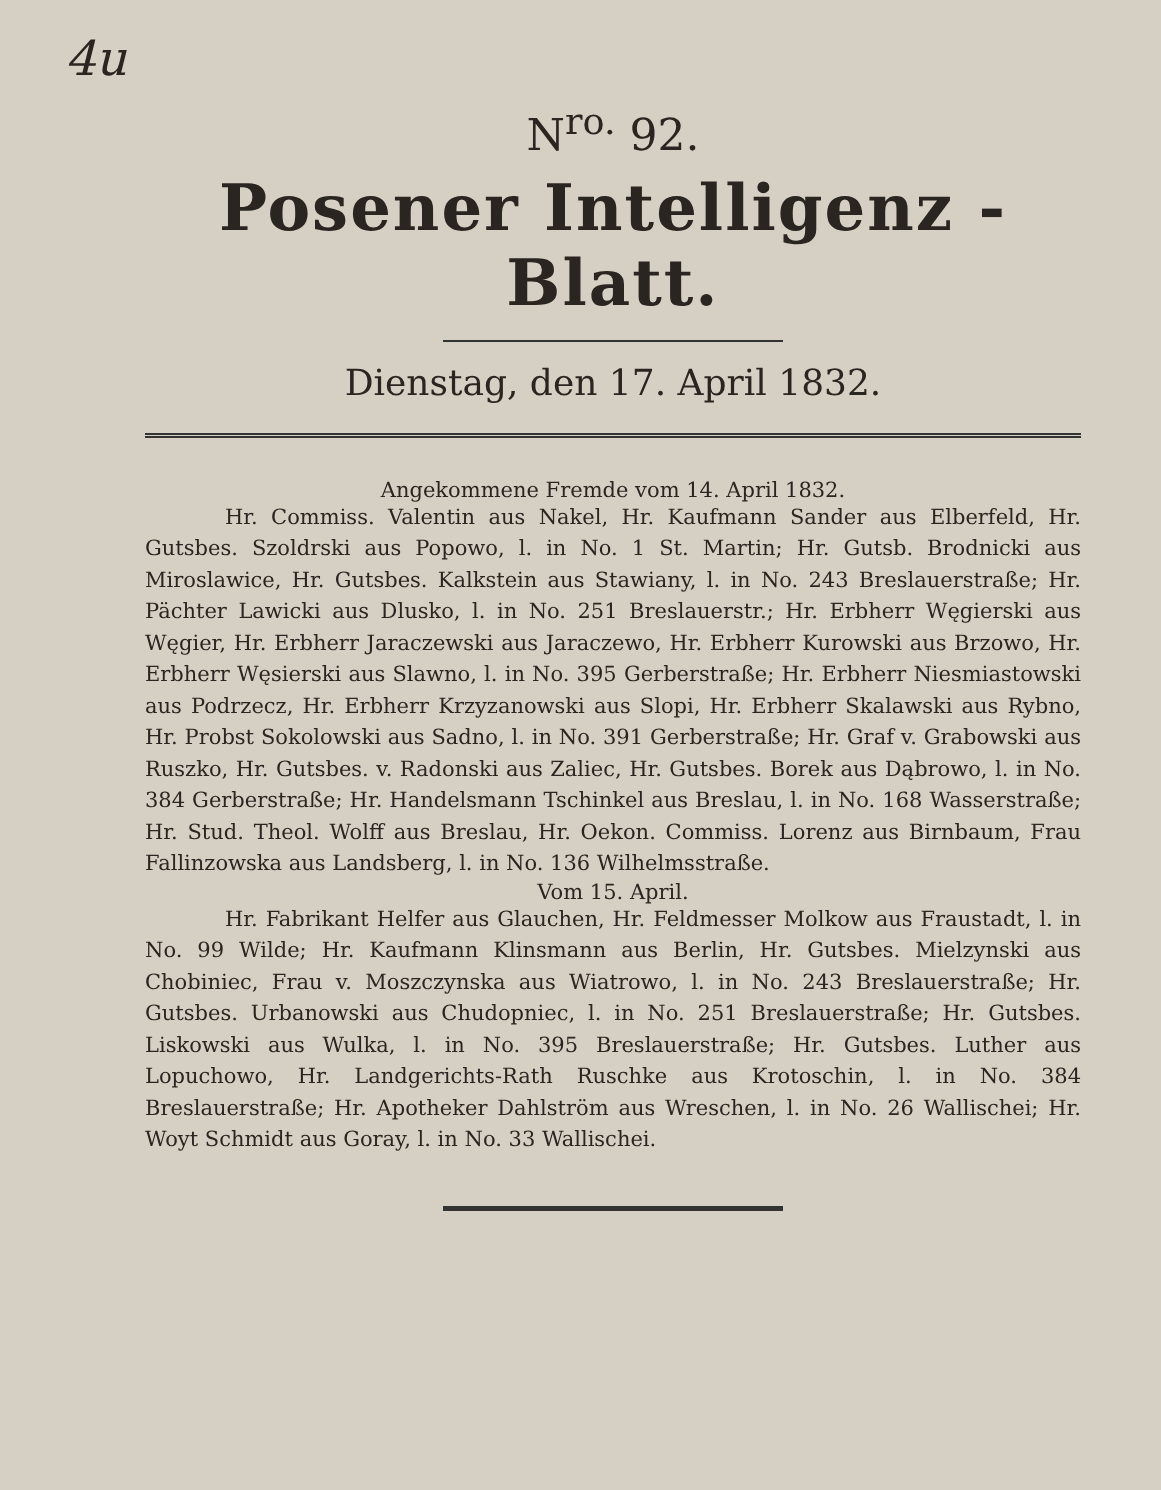4u
N<sup>ro.</sup> 92.
Posener Intelligenz - Blatt.
Dienstag, den 17. April 1832.
Angekommene Fremde vom 14. April 1832.
Hr. Commiss. Valentin aus Nakel, Hr. Kaufmann Sander aus Elberfeld, Hr. Gutsbes. Szoldrski aus Popowo, l. in No. 1 St. Martin; Hr. Gutsb. Brodnicki aus Miroslawice, Hr. Gutsbes. Kalkstein aus Stawiany, l. in No. 243 Breslauerstraße; Hr. Pächter Lawicki aus Dlusko, l. in No. 251 Breslauerstr.; Hr. Erbherr Węgierski aus Węgier, Hr. Erbherr Jaraczewski aus Jaraczewo, Hr. Erbherr Kurowski aus Brzowo, Hr. Erbherr Węsierski aus Slawno, l. in No. 395 Gerberstraße; Hr. Erbherr Niesmiastowski aus Podrzecz, Hr. Erbherr Krzyzanowski aus Slopi, Hr. Erbherr Skalawski aus Rybno, Hr. Probst Sokolowski aus Sadno, l. in No. 391 Gerberstraße; Hr. Graf v. Grabowski aus Ruszko, Hr. Gutsbes. v. Radonski aus Zaliec, Hr. Gutsbes. Borek aus Dąbrowo, l. in No. 384 Gerberstraße; Hr. Handelsmann Tschinkel aus Breslau, l. in No. 168 Wasserstraße; Hr. Stud. Theol. Wolff aus Breslau, Hr. Oekon. Commiss. Lorenz aus Birnbaum, Frau Fallinzowska aus Landsberg, l. in No. 136 Wilhelmsstraße.
Vom 15. April.
Hr. Fabrikant Helfer aus Glauchen, Hr. Feldmesser Molkow aus Fraustadt, l. in No. 99 Wilde; Hr. Kaufmann Klinsmann aus Berlin, Hr. Gutsbes. Mielzynski aus Chobiniec, Frau v. Moszczynska aus Wiatrowo, l. in No. 243 Breslauerstraße; Hr. Gutsbes. Urbanowski aus Chudopniec, l. in No. 251 Breslauerstraße; Hr. Gutsbes. Liskowski aus Wulka, l. in No. 395 Breslauerstraße; Hr. Gutsbes. Luther aus Lopuchowo, Hr. Landgerichts-Rath Ruschke aus Krotoschin, l. in No. 384 Breslauerstraße; Hr. Apotheker Dahlström aus Wreschen, l. in No. 26 Wallischei; Hr. Woyt Schmidt aus Goray, l. in No. 33 Wallischei.